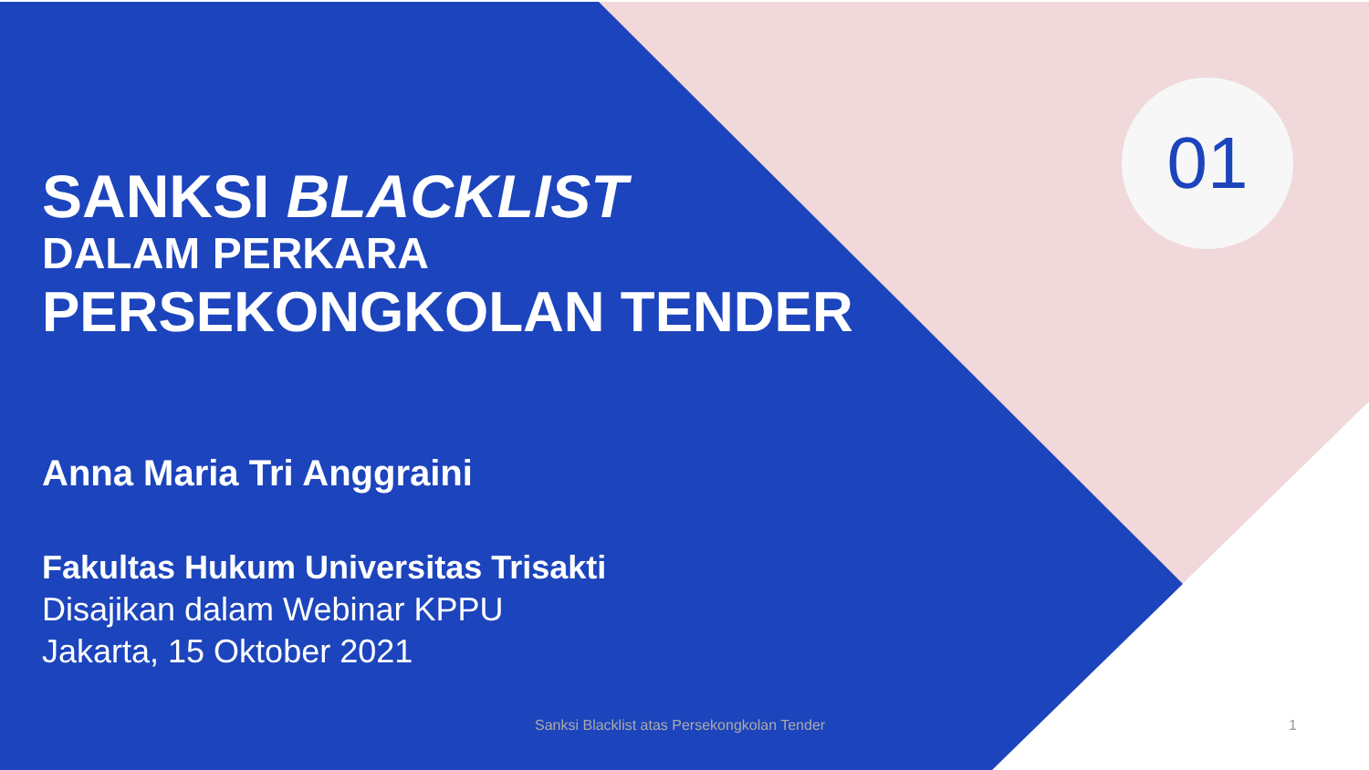01
SANKSI BLACKLIST
DALAM PERKARA
PERSEKONGKOLAN TENDER
Anna Maria Tri Anggraini
Fakultas Hukum Universitas Trisakti
Disajikan dalam Webinar KPPU
Jakarta, 15 Oktober 2021
Sanksi Blacklist atas Persekongkolan Tender
1